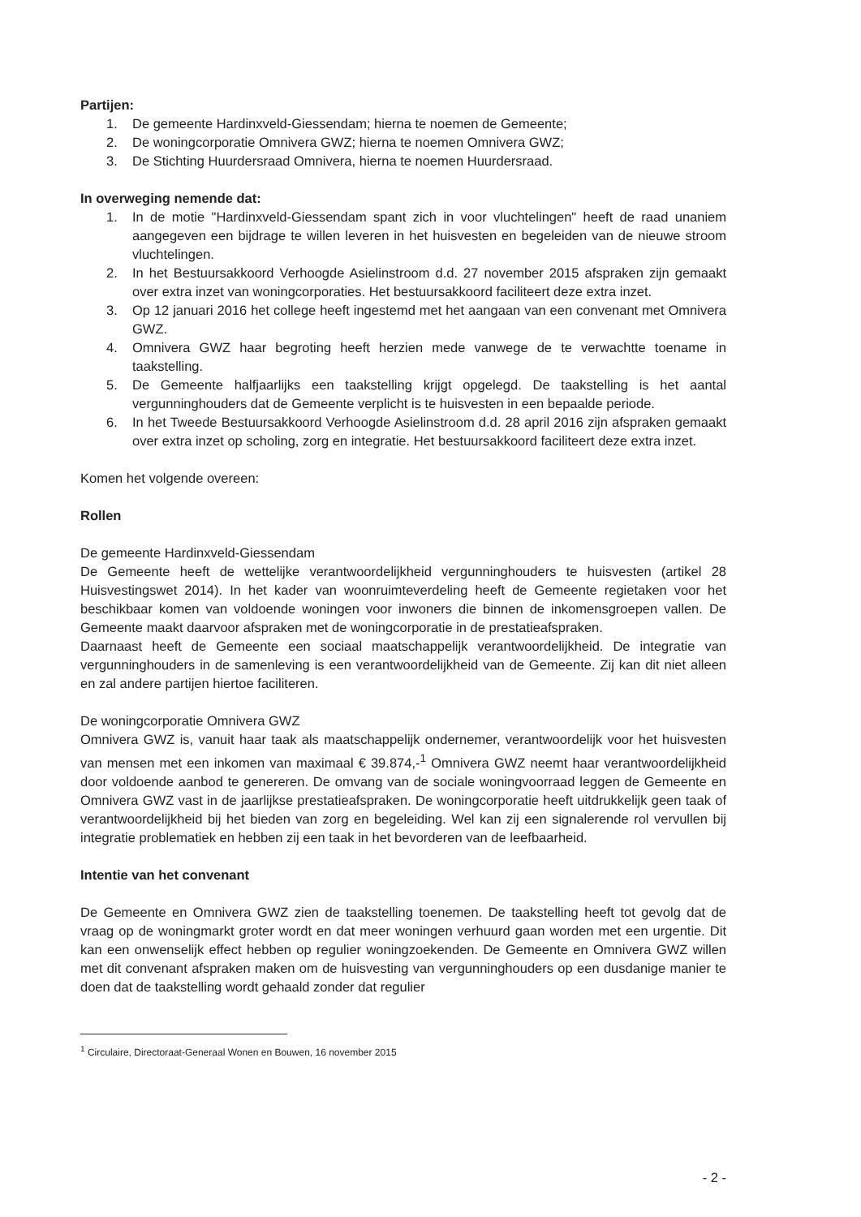Partijen:
1. De gemeente Hardinxveld-Giessendam; hierna te noemen de Gemeente;
2. De woningcorporatie Omnivera GWZ; hierna te noemen Omnivera GWZ;
3. De Stichting Huurdersraad Omnivera, hierna te noemen Huurdersraad.
In overweging nemende dat:
1. In de motie "Hardinxveld-Giessendam spant zich in voor vluchtelingen" heeft de raad unaniem aangegeven een bijdrage te willen leveren in het huisvesten en begeleiden van de nieuwe stroom vluchtelingen.
2. In het Bestuursakkoord Verhoogde Asielinstroom d.d. 27 november 2015 afspraken zijn gemaakt over extra inzet van woningcorporaties. Het bestuursakkoord faciliteert deze extra inzet.
3. Op 12 januari 2016 het college heeft ingestemd met het aangaan van een convenant met Omnivera GWZ.
4. Omnivera GWZ haar begroting heeft herzien mede vanwege de te verwachtte toename in taakstelling.
5. De Gemeente halfjaarlijks een taakstelling krijgt opgelegd. De taakstelling is het aantal vergunninghouders dat de Gemeente verplicht is te huisvesten in een bepaalde periode.
6. In het Tweede Bestuursakkoord Verhoogde Asielinstroom d.d. 28 april 2016 zijn afspraken gemaakt over extra inzet op scholing, zorg en integratie. Het bestuursakkoord faciliteert deze extra inzet.
Komen het volgende overeen:
Rollen
De gemeente Hardinxveld-Giessendam
De Gemeente heeft de wettelijke verantwoordelijkheid vergunninghouders te huisvesten (artikel 28 Huisvestingswet 2014). In het kader van woonruimteverdeling heeft de Gemeente regietaken voor het beschikbaar komen van voldoende woningen voor inwoners die binnen de inkomensgroepen vallen. De Gemeente maakt daarvoor afspraken met de woningcorporatie in de prestatieafspraken.
Daarnaast heeft de Gemeente een sociaal maatschappelijk verantwoordelijkheid. De integratie van vergunninghouders in de samenleving is een verantwoordelijkheid van de Gemeente. Zij kan dit niet alleen en zal andere partijen hiertoe faciliteren.
De woningcorporatie Omnivera GWZ
Omnivera GWZ is, vanuit haar taak als maatschappelijk ondernemer, verantwoordelijk voor het huisvesten van mensen met een inkomen van maximaal € 39.874,-<sup>1</sup> Omnivera GWZ neemt haar verantwoordelijkheid door voldoende aanbod te genereren. De omvang van de sociale woningvoorraad leggen de Gemeente en Omnivera GWZ vast in de jaarlijkse prestatieafspraken. De woningcorporatie heeft uitdrukkelijk geen taak of verantwoordelijkheid bij het bieden van zorg en begeleiding. Wel kan zij een signalerende rol vervullen bij integratie problematiek en hebben zij een taak in het bevorderen van de leefbaarheid.
Intentie van het convenant
De Gemeente en Omnivera GWZ zien de taakstelling toenemen. De taakstelling heeft tot gevolg dat de vraag op de woningmarkt groter wordt en dat meer woningen verhuurd gaan worden met een urgentie. Dit kan een onwenselijk effect hebben op regulier woningzoekenden. De Gemeente en Omnivera GWZ willen met dit convenant afspraken maken om de huisvesting van vergunninghouders op een dusdanige manier te doen dat de taakstelling wordt gehaald zonder dat regulier
<sup>1</sup> Circulaire, Directoraat-Generaal Wonen en Bouwen, 16 november 2015
- 2 -